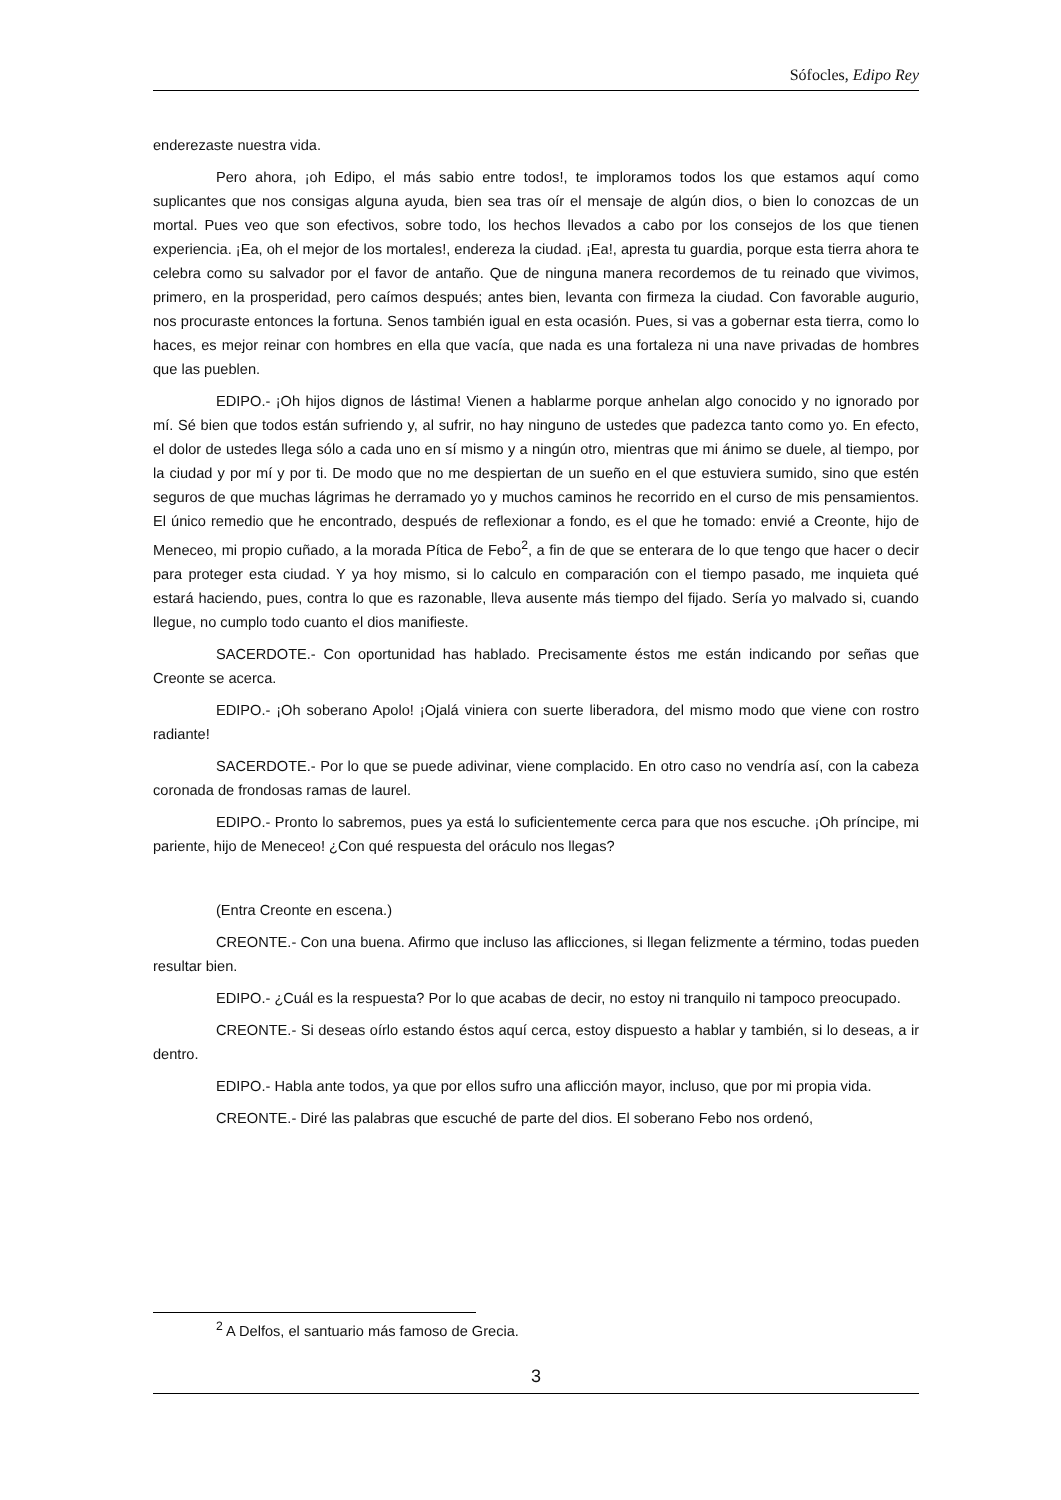Sófocles, Edipo Rey
enderezaste nuestra vida.
Pero ahora, ¡oh Edipo, el más sabio entre todos!, te imploramos todos los que estamos aquí como suplicantes que nos consigas alguna ayuda, bien sea tras oír el mensaje de algún dios, o bien lo conozcas de un mortal. Pues veo que son efectivos, sobre todo, los hechos llevados a cabo por los consejos de los que tienen experiencia. ¡Ea, oh el mejor de los mortales!, endereza la ciudad. ¡Ea!, apresta tu guardia, porque esta tierra ahora te celebra como su salvador por el favor de antaño. Que de ninguna manera recordemos de tu reinado que vivimos, primero, en la prosperidad, pero caímos después; antes bien, levanta con firmeza la ciudad. Con favorable augurio, nos procuraste entonces la fortuna. Senos también igual en esta ocasión. Pues, si vas a gobernar esta tierra, como lo haces, es mejor reinar con hombres en ella que vacía, que nada es una fortaleza ni una nave privadas de hombres que las pueblen.
EDIPO.- ¡Oh hijos dignos de lástima! Vienen a hablarme porque anhelan algo conocido y no ignorado por mí. Sé bien que todos están sufriendo y, al sufrir, no hay ninguno de ustedes que padezca tanto como yo. En efecto, el dolor de ustedes llega sólo a cada uno en sí mismo y a ningún otro, mientras que mi ánimo se duele, al tiempo, por la ciudad y por mí y por ti. De modo que no me despiertan de un sueño en el que estuviera sumido, sino que estén seguros de que muchas lágrimas he derramado yo y muchos caminos he recorrido en el curso de mis pensamientos. El único remedio que he encontrado, después de reflexionar a fondo, es el que he tomado: envié a Creonte, hijo de Meneceo, mi propio cuñado, a la morada Pítica de Febo<sup>2</sup>, a fin de que se enterara de lo que tengo que hacer o decir para proteger esta ciudad. Y ya hoy mismo, si lo calculo en comparación con el tiempo pasado, me inquieta qué estará haciendo, pues, contra lo que es razonable, lleva ausente más tiempo del fijado. Sería yo malvado si, cuando llegue, no cumplo todo cuanto el dios manifieste.
SACERDOTE.- Con oportunidad has hablado. Precisamente éstos me están indicando por señas que Creonte se acerca.
EDIPO.- ¡Oh soberano Apolo! ¡Ojalá viniera con suerte liberadora, del mismo modo que viene con rostro radiante!
SACERDOTE.- Por lo que se puede adivinar, viene complacido. En otro caso no vendría así, con la cabeza coronada de frondosas ramas de laurel.
EDIPO.- Pronto lo sabremos, pues ya está lo suficientemente cerca para que nos escuche. ¡Oh príncipe, mi pariente, hijo de Meneceo! ¿Con qué respuesta del oráculo nos llegas?
(Entra Creonte en escena.)
CREONTE.- Con una buena. Afirmo que incluso las aflicciones, si llegan felizmente a término, todas pueden resultar bien.
EDIPO.- ¿Cuál es la respuesta? Por lo que acabas de decir, no estoy ni tranquilo ni tampoco preocupado.
CREONTE.- Si deseas oírlo estando éstos aquí cerca, estoy dispuesto a hablar y también, si lo deseas, a ir dentro.
EDIPO.- Habla ante todos, ya que por ellos sufro una aflicción mayor, incluso, que por mi propia vida.
CREONTE.- Diré las palabras que escuché de parte del dios. El soberano Febo nos ordenó,
<sup>2</sup> A Delfos, el santuario más famoso de Grecia.
3